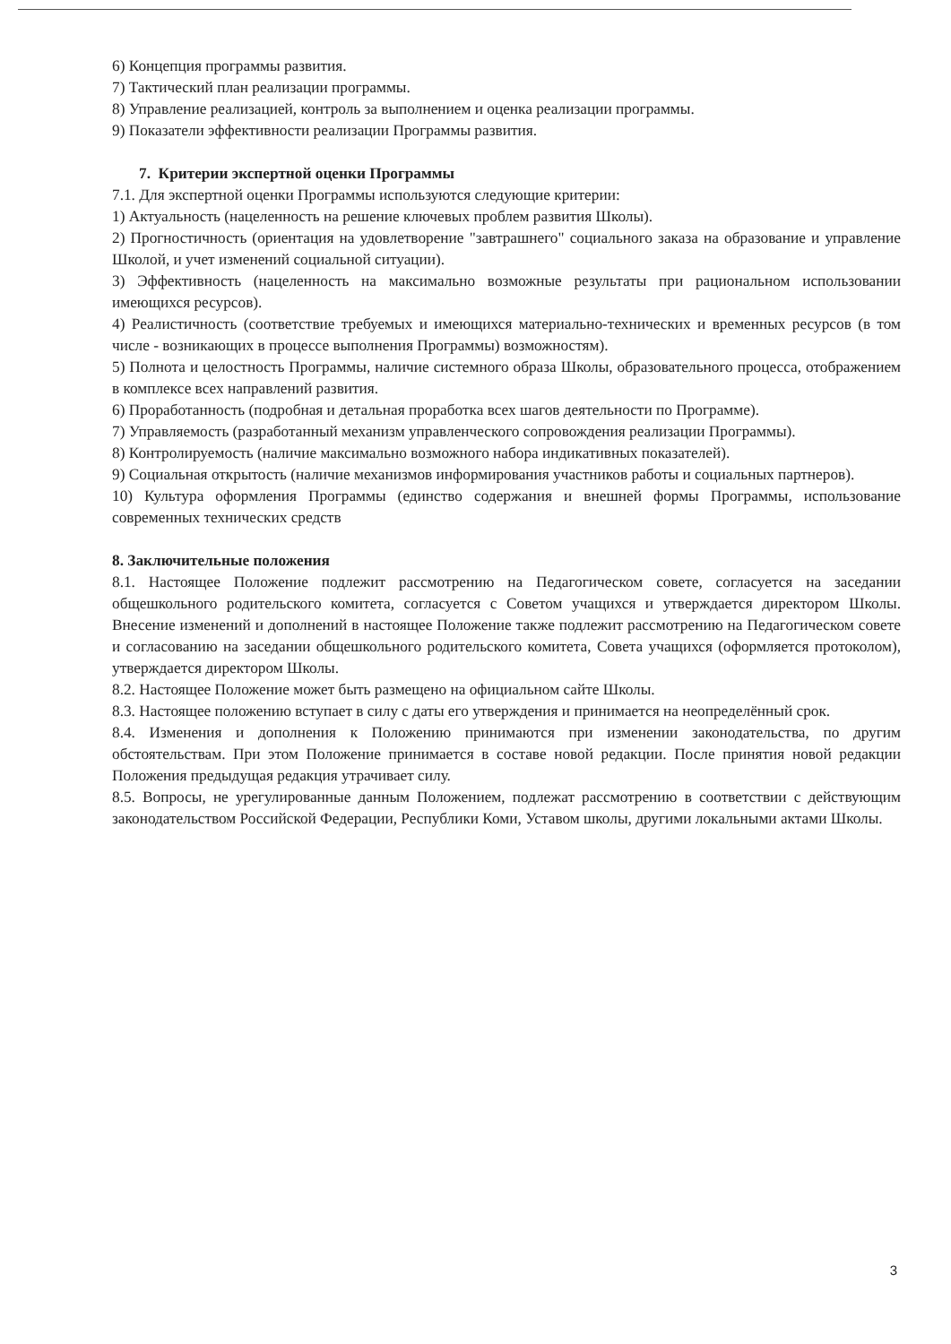6) Концепция программы развития.
7) Тактический план реализации программы.
8) Управление реализацией, контроль за выполнением и оценка реализации программы.
9) Показатели эффективности реализации Программы развития.
7. Критерии экспертной оценки Программы
7.1. Для экспертной оценки Программы используются следующие критерии:
1) Актуальность (нацеленность на решение ключевых проблем развития Школы).
2) Прогностичность (ориентация на удовлетворение "завтрашнего" социального заказа на образование и управление Школой, и учет изменений социальной ситуации).
3) Эффективность (нацеленность на максимально возможные результаты при рациональном использовании имеющихся ресурсов).
4) Реалистичность (соответствие требуемых и имеющихся материально-технических и временных ресурсов (в том числе - возникающих в процессе выполнения Программы) возможностям).
5) Полнота и целостность Программы, наличие системного образа Школы, образовательного процесса, отображением в комплексе всех направлений развития.
6) Проработанность (подробная и детальная проработка всех шагов деятельности по Программе).
7) Управляемость (разработанный механизм управленческого сопровождения реализации Программы).
8) Контролируемость (наличие максимально возможного набора индикативных показателей).
9) Социальная открытость (наличие механизмов информирования участников работы и социальных партнеров).
10) Культура оформления Программы (единство содержания и внешней формы Программы, использование современных технических средств
8. Заключительные положения
8.1. Настоящее Положение подлежит рассмотрению на Педагогическом совете, согласуется на заседании общешкольного родительского комитета, согласуется с Советом учащихся и утверждается директором Школы. Внесение изменений и дополнений в настоящее Положение также подлежит рассмотрению на Педагогическом совете и согласованию на заседании общешкольного родительского комитета, Совета учащихся (оформляется протоколом), утверждается директором Школы.
8.2. Настоящее Положение может быть размещено на официальном сайте Школы.
8.3. Настоящее положению вступает в силу с даты его утверждения и принимается на неопределённый срок.
8.4. Изменения и дополнения к Положению принимаются при изменении законодательства, по другим обстоятельствам. При этом Положение принимается в составе новой редакции. После принятия новой редакции Положения предыдущая редакция утрачивает силу.
8.5. Вопросы, не урегулированные данным Положением, подлежат рассмотрению в соответствии с действующим законодательством Российской Федерации, Республики Коми, Уставом школы, другими локальными актами Школы.
3